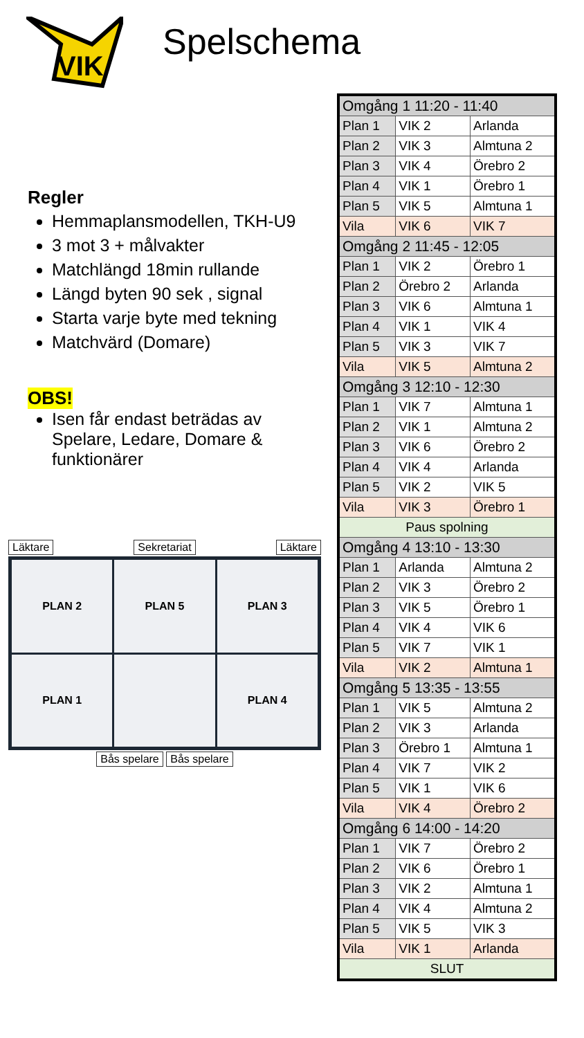VIK
Spelschema
Regler
Hemmaplansmodellen, TKH-U9
3 mot 3 + målvakter
Matchlängd 18min rullande
Längd byten 90 sek , signal
Starta varje byte med tekning
Matchvärd (Domare)
OBS!
Isen får endast beträdas av Spelare, Ledare, Domare & funktionärer
Läktare Sekretariat Läktare
PLAN 2
PLAN 5
PLAN 3
PLAN 1
PLAN 4
Bås spelare Bås spelare
| Omgång 1 11:20 - 11:40 | | |
| Plan 1 | VIK 2 | Arlanda |
| Plan 2 | VIK 3 | Almtuna 2 |
| Plan 3 | VIK 4 | Örebro 2 |
| Plan 4 | VIK 1 | Örebro 1 |
| Plan 5 | VIK 5 | Almtuna 1 |
| Vila | VIK 6 | VIK 7 |
| Omgång 2 11:45 - 12:05 | | |
| Plan 1 | VIK 2 | Örebro 1 |
| Plan 2 | Örebro 2 | Arlanda |
| Plan 3 | VIK 6 | Almtuna 1 |
| Plan 4 | VIK 1 | VIK 4 |
| Plan 5 | VIK 3 | VIK 7 |
| Vila | VIK 5 | Almtuna 2 |
| Omgång 3 12:10 - 12:30 | | |
| Plan 1 | VIK 7 | Almtuna 1 |
| Plan 2 | VIK 1 | Almtuna 2 |
| Plan 3 | VIK 6 | Örebro 2 |
| Plan 4 | VIK 4 | Arlanda |
| Plan 5 | VIK 2 | VIK 5 |
| Vila | VIK 3 | Örebro 1 |
| Paus spolning | | |
| Omgång 4 13:10 - 13:30 | | |
| Plan 1 | Arlanda | Almtuna 2 |
| Plan 2 | VIK 3 | Örebro 2 |
| Plan 3 | VIK 5 | Örebro 1 |
| Plan 4 | VIK 4 | VIK 6 |
| Plan 5 | VIK 7 | VIK 1 |
| Vila | VIK 2 | Almtuna 1 |
| Omgång 5 13:35 - 13:55 | | |
| Plan 1 | VIK 5 | Almtuna 2 |
| Plan 2 | VIK 3 | Arlanda |
| Plan 3 | Örebro 1 | Almtuna 1 |
| Plan 4 | VIK 7 | VIK 2 |
| Plan 5 | VIK 1 | VIK 6 |
| Vila | VIK 4 | Örebro 2 |
| Omgång 6 14:00 - 14:20 | | |
| Plan 1 | VIK 7 | Örebro 2 |
| Plan 2 | VIK 6 | Örebro 1 |
| Plan 3 | VIK 2 | Almtuna 1 |
| Plan 4 | VIK 4 | Almtuna 2 |
| Plan 5 | VIK 5 | VIK 3 |
| Vila | VIK 1 | Arlanda |
| SLUT | | |